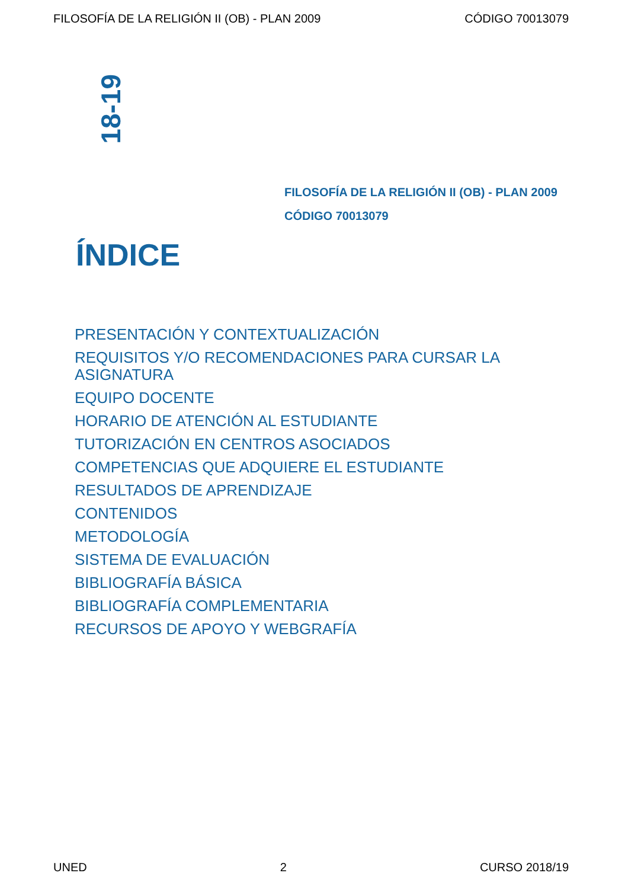FILOSOFÍA DE LA RELIGIÓN II (OB) - PLAN 2009 CÓDIGO 70013079
18-19
FILOSOFÍA DE LA RELIGIÓN II (OB) - PLAN 2009
CÓDIGO 70013079
ÍNDICE
PRESENTACIÓN Y CONTEXTUALIZACIÓN
REQUISITOS Y/O RECOMENDACIONES PARA CURSAR LA ASIGNATURA
EQUIPO DOCENTE
HORARIO DE ATENCIÓN AL ESTUDIANTE
TUTORIZACIÓN EN CENTROS ASOCIADOS
COMPETENCIAS QUE ADQUIERE EL ESTUDIANTE
RESULTADOS DE APRENDIZAJE
CONTENIDOS
METODOLOGÍA
SISTEMA DE EVALUACIÓN
BIBLIOGRAFÍA BÁSICA
BIBLIOGRAFÍA COMPLEMENTARIA
RECURSOS DE APOYO Y WEBGRAFÍA
UNED 2 CURSO 2018/19